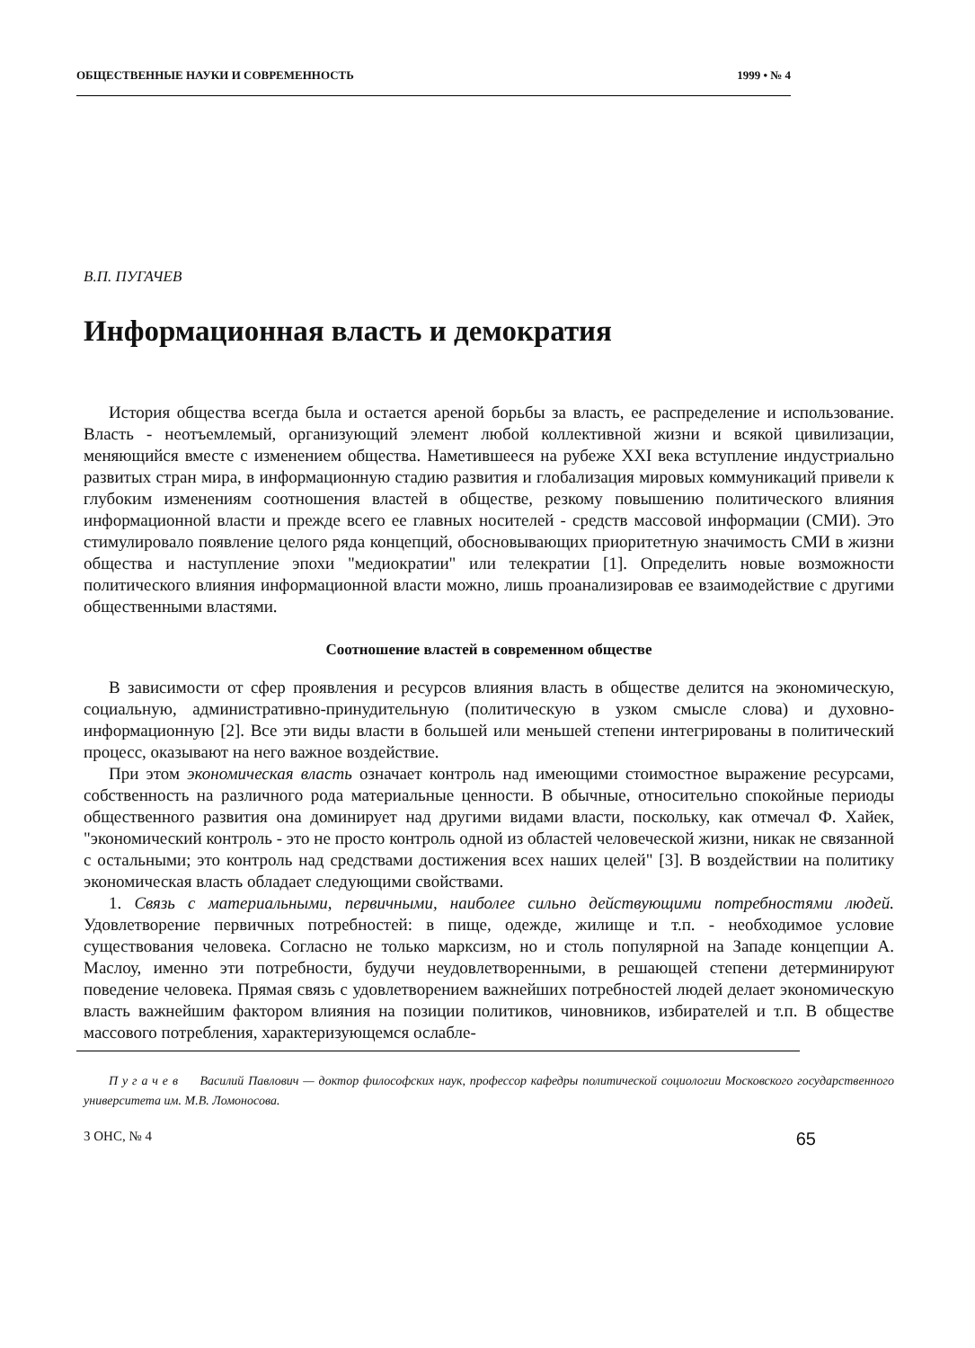ОБЩЕСТВЕННЫЕ НАУКИ И СОВРЕМЕННОСТЬ 1999 • № 4
В.П. ПУГАЧЕВ
Информационная власть и демократия
История общества всегда была и остается ареной борьбы за власть, ее распределение и использование. Власть - неотъемлемый, организующий элемент любой коллективной жизни и всякой цивилизации, меняющийся вместе с изменением общества. Наметившееся на рубеже XXI века вступление индустриально развитых стран мира, в информационную стадию развития и глобализация мировых коммуникаций привели к глубоким изменениям соотношения властей в обществе, резкому повышению политического влияния информационной власти и прежде всего ее главных носителей - средств массовой информации (СМИ). Это стимулировало появление целого ряда концепций, обосновывающих приоритетную значимость СМИ в жизни общества и наступление эпохи "медиократии" или телекратии [1]. Определить новые возможности политического влияния информационной власти можно, лишь проанализировав ее взаимодействие с другими общественными властями.
Соотношение властей в современном обществе
В зависимости от сфер проявления и ресурсов влияния власть в обществе делится на экономическую, социальную, административно-принудительную (политическую в узком смысле слова) и духовно-информационную [2]. Все эти виды власти в большей или меньшей степени интегрированы в политический процесс, оказывают на него важное воздействие.
При этом экономическая власть означает контроль над имеющими стоимостное выражение ресурсами, собственность на различного рода материальные ценности. В обычные, относительно спокойные периоды общественного развития она доминирует над другими видами власти, поскольку, как отмечал Ф. Хайек, "экономический контроль - это не просто контроль одной из областей человеческой жизни, никак не связанной с остальными; это контроль над средствами достижения всех наших целей" [3]. В воздействии на политику экономическая власть обладает следующими свойствами.
1. Связь с материальными, первичными, наиболее сильно действующими потребностями людей. Удовлетворение первичных потребностей: в пище, одежде, жилище и т.п. - необходимое условие существования человека. Согласно не только марксизм, но и столь популярной на Западе концепции А. Маслоу, именно эти потребности, будучи неудовлетворенными, в решающей степени детерминируют поведение человека. Прямая связь с удовлетворением важнейших потребностей людей делает экономическую власть важнейшим фактором влияния на позиции политиков, чиновников, избирателей и т.п. В обществе массового потребления, характеризующемся ослабле-
П у г а ч е в Василий Павлович — доктор философских наук, профессор кафедры политической социологии Московского государственного университета им. М.В. Ломоносова.
3 ОНС, № 4 65